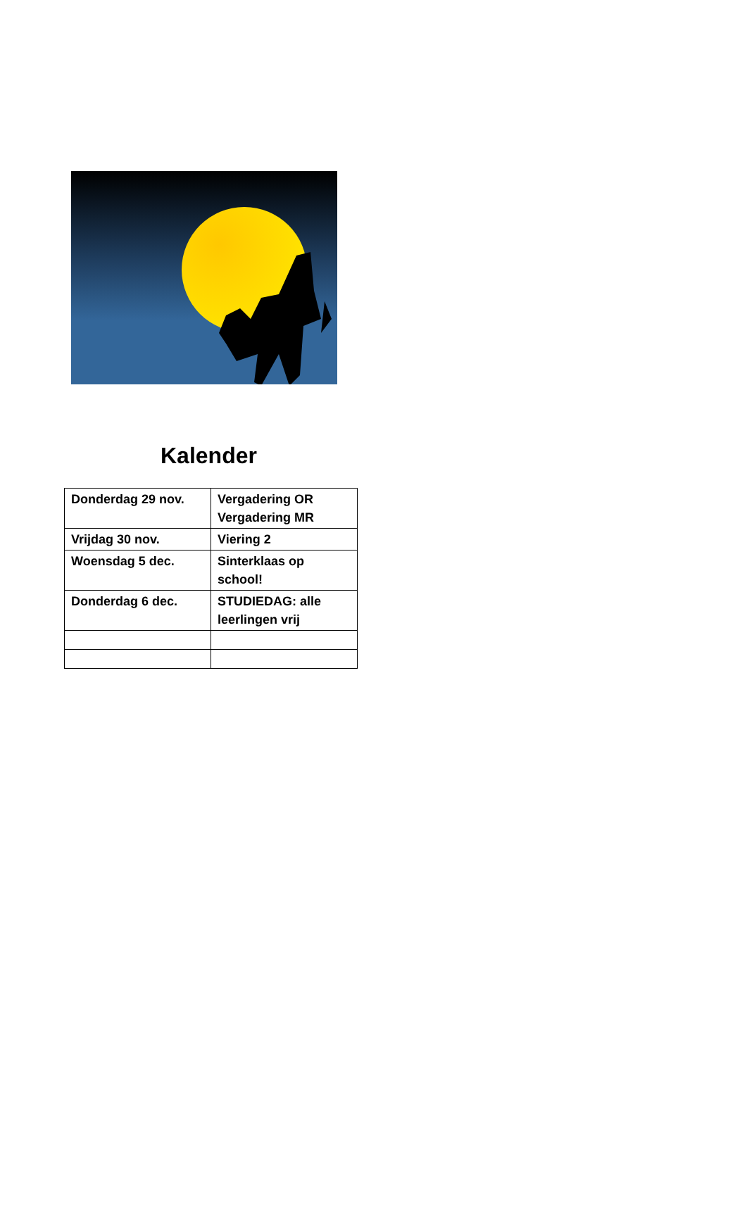Kalender
| Donderdag 29 nov. | Vergadering OR Vergadering MR |
| Vrijdag 30 nov. | Viering 2 |
| Woensdag 5 dec. | Sinterklaas op school! |
| Donderdag 6 dec. | STUDIEDAG: alle leerlingen vrij |